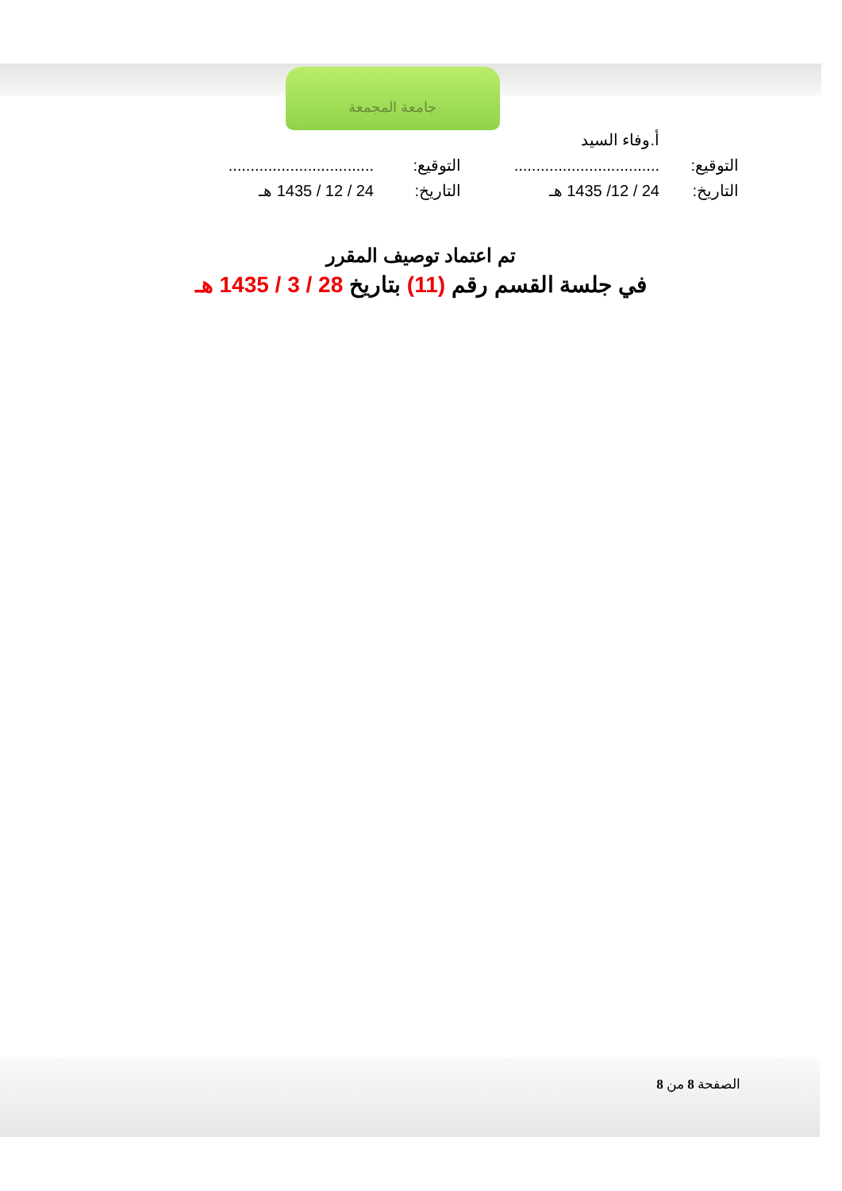جامعة المجمعة
| | أ.وفاء السيد | | |
| التوقيع: | ................................. | التوقيع: | ................................. |
| التاريخ: | 24 / 12/ 1435 هـ | التاريخ: | 24 / 12 / 1435 هـ |
تم اعتماد توصيف المقرر
في جلسة القسم رقم (11) بتاريخ 28 / 3 / 1435 هـ
الصفحة 8 من 8